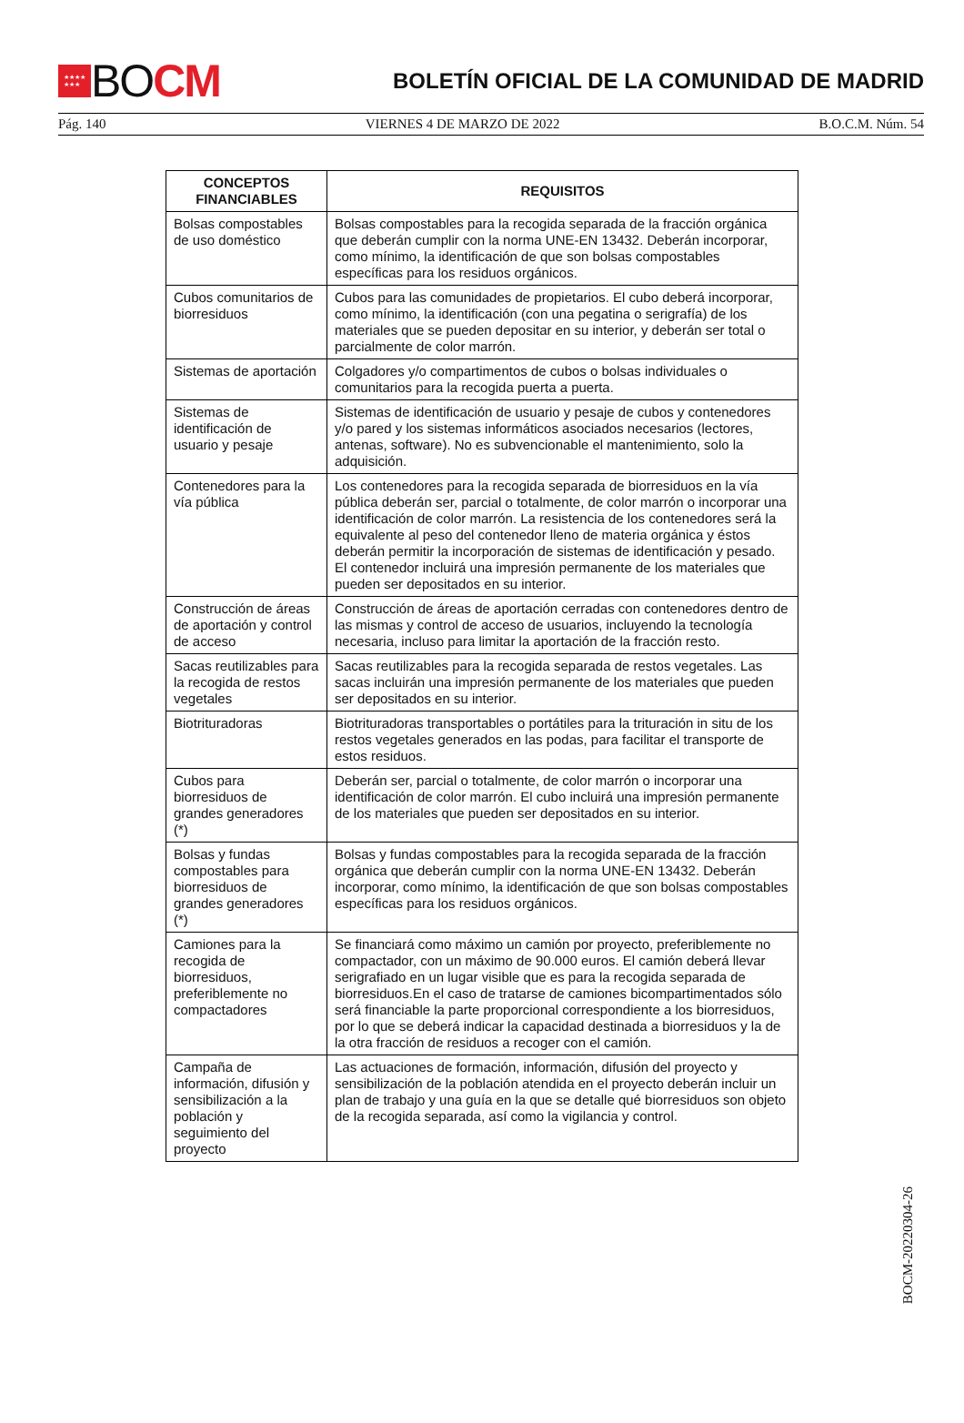★★★★
★★★
BOCM
BOLETÍN OFICIAL DE LA COMUNIDAD DE MADRID
Pág. 140 VIERNES 4 DE MARZO DE 2022 B.O.C.M. Núm. 54
| CONCEPTOS FINANCIABLES | REQUISITOS |
| --- | --- |
| Bolsas compostables de uso doméstico | Bolsas compostables para la recogida separada de la fracción orgánica que deberán cumplir con la norma UNE-EN 13432. Deberán incorporar, como mínimo, la identificación de que son bolsas compostables específicas para los residuos orgánicos. |
| Cubos comunitarios de biorresiduos | Cubos para las comunidades de propietarios. El cubo deberá incorporar, como mínimo, la identificación (con una pegatina o serigrafía) de los materiales que se pueden depositar en su interior, y deberán ser total o parcialmente de color marrón. |
| Sistemas de aportación | Colgadores y/o compartimentos de cubos o bolsas individuales o comunitarios para la recogida puerta a puerta. |
| Sistemas de identificación de usuario y pesaje | Sistemas de identificación de usuario y pesaje de cubos y contenedores y/o pared y los sistemas informáticos asociados necesarios (lectores, antenas, software). No es subvencionable el mantenimiento, solo la adquisición. |
| Contenedores para la vía pública | Los contenedores para la recogida separada de biorresiduos en la vía pública deberán ser, parcial o totalmente, de color marrón o incorporar una identificación de color marrón. La resistencia de los contenedores será la equivalente al peso del contenedor lleno de materia orgánica y éstos deberán permitir la incorporación de sistemas de identificación y pesado. El contenedor incluirá una impresión permanente de los materiales que pueden ser depositados en su interior. |
| Construcción de áreas de aportación y control de acceso | Construcción de áreas de aportación cerradas con contenedores dentro de las mismas y control de acceso de usuarios, incluyendo la tecnología necesaria, incluso para limitar la aportación de la fracción resto. |
| Sacas reutilizables para la recogida de restos vegetales | Sacas reutilizables para la recogida separada de restos vegetales. Las sacas incluirán una impresión permanente de los materiales que pueden ser depositados en su interior. |
| Biotrituradoras | Biotrituradoras transportables o portátiles para la trituración in situ de los restos vegetales generados en las podas, para facilitar el transporte de estos residuos. |
| Cubos para biorresiduos de grandes generadores (*) | Deberán ser, parcial o totalmente, de color marrón o incorporar una identificación de color marrón. El cubo incluirá una impresión permanente de los materiales que pueden ser depositados en su interior. |
| Bolsas y fundas compostables para biorresiduos de grandes generadores (*) | Bolsas y fundas compostables para la recogida separada de la fracción orgánica que deberán cumplir con la norma UNE-EN 13432. Deberán incorporar, como mínimo, la identificación de que son bolsas compostables específicas para los residuos orgánicos. |
| Camiones para la recogida de biorresiduos, preferiblemente no compactadores | Se financiará como máximo un camión por proyecto, preferiblemente no compactador, con un máximo de 90.000 euros. El camión deberá llevar serigrafiado en un lugar visible que es para la recogida separada de biorresiduos.En el caso de tratarse de camiones bicompartimentados sólo será financiable la parte proporcional correspondiente a los biorresiduos, por lo que se deberá indicar la capacidad destinada a biorresiduos y la de la otra fracción de residuos a recoger con el camión. |
| Campaña de información, difusión y sensibilización a la población y seguimiento del proyecto | Las actuaciones de formación, información, difusión del proyecto y sensibilización de la población atendida en el proyecto deberán incluir un plan de trabajo y una guía en la que se detalle qué biorresiduos son objeto de la recogida separada, así como la vigilancia y control. |
BOCM-20220304-26